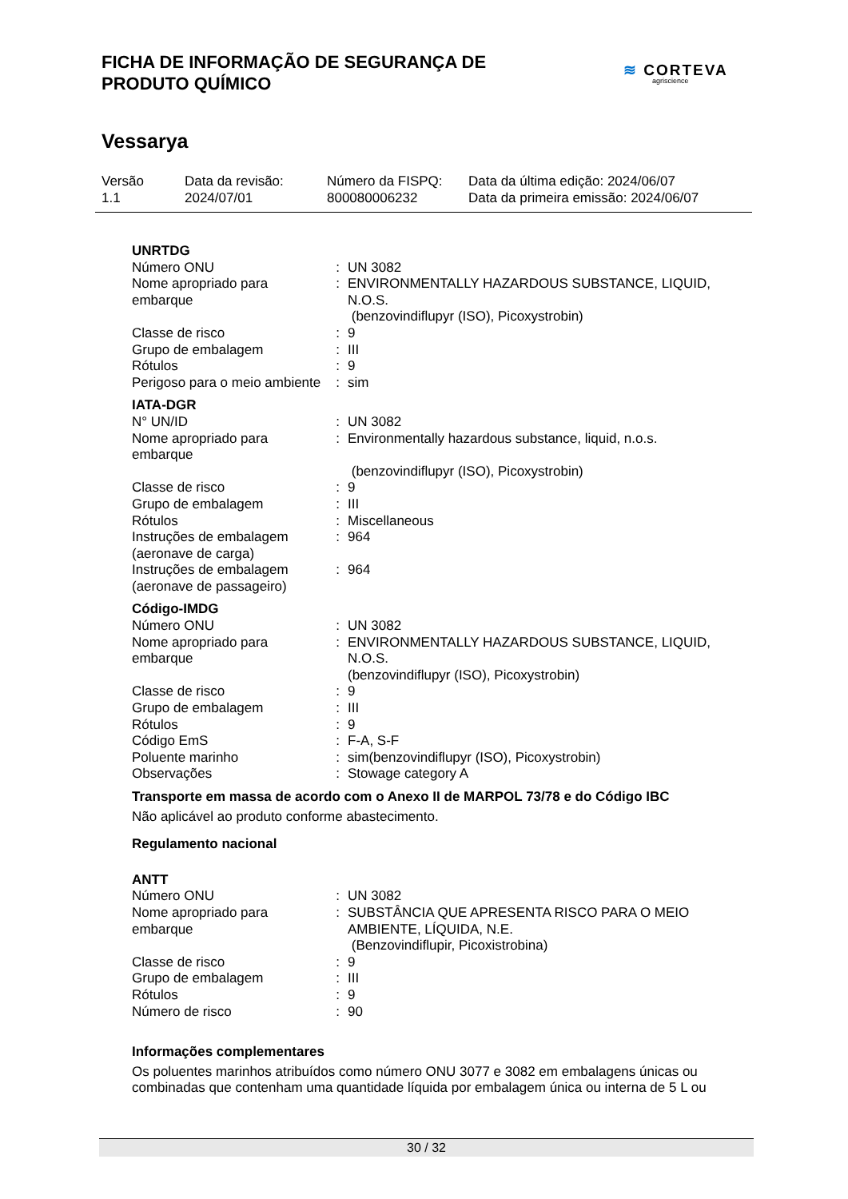FICHA DE INFORMAÇÃO DE SEGURANÇA DE
PRODUTO QUÍMICO
Vessarya
≋ CORTEVA
agriscience
| Versão 1.1 | Data da revisão: 2024/07/01 | Número da FISPQ: 800080006232 | Data da última edição: 2024/06/07 Data da primeira emissão: 2024/06/07 |
UNRTDG
| Número ONU | : | UN 3082 |
| Nome apropriado para embarque | : | ENVIRONMENTALLY HAZARDOUS SUBSTANCE, LIQUID, N.O.S. (benzovindiflupyr (ISO), Picoxystrobin) |
| Classe de risco | : | 9 |
| Grupo de embalagem | : | III |
| Rótulos | : | 9 |
| Perigoso para o meio ambiente | : | sim |
IATA-DGR
| N° UN/ID | : | UN 3082 |
| Nome apropriado para embarque | : | Environmentally hazardous substance, liquid, n.o.s. (benzovindiflupyr (ISO), Picoxystrobin) |
| Classe de risco | : | 9 |
| Grupo de embalagem | : | III |
| Rótulos | : | Miscellaneous |
| Instruções de embalagem (aeronave de carga) | : | 964 |
| Instruções de embalagem (aeronave de passageiro) | : | 964 |
Código-IMDG
| Número ONU | : | UN 3082 |
| Nome apropriado para embarque | : | ENVIRONMENTALLY HAZARDOUS SUBSTANCE, LIQUID, N.O.S. (benzovindiflupyr (ISO), Picoxystrobin) |
| Classe de risco | : | 9 |
| Grupo de embalagem | : | III |
| Rótulos | : | 9 |
| Código EmS | : | F-A, S-F |
| Poluente marinho | : | sim(benzovindiflupyr (ISO), Picoxystrobin) |
| Observações | : | Stowage category A |
Transporte em massa de acordo com o Anexo II de MARPOL 73/78 e do Código IBC
Não aplicável ao produto conforme abastecimento.
Regulamento nacional
ANTT
| Número ONU | : | UN 3082 |
| Nome apropriado para embarque | : | SUBSTÂNCIA QUE APRESENTA RISCO PARA O MEIO AMBIENTE, LÍQUIDA, N.E. (Benzovindiflupir, Picoxistrobina) |
| Classe de risco | : | 9 |
| Grupo de embalagem | : | III |
| Rótulos | : | 9 |
| Número de risco | : | 90 |
Informações complementares
Os poluentes marinhos atribuídos como número ONU 3077 e 3082 em embalagens únicas ou combinadas que contenham uma quantidade líquida por embalagem única ou interna de 5 L ou
30 / 32